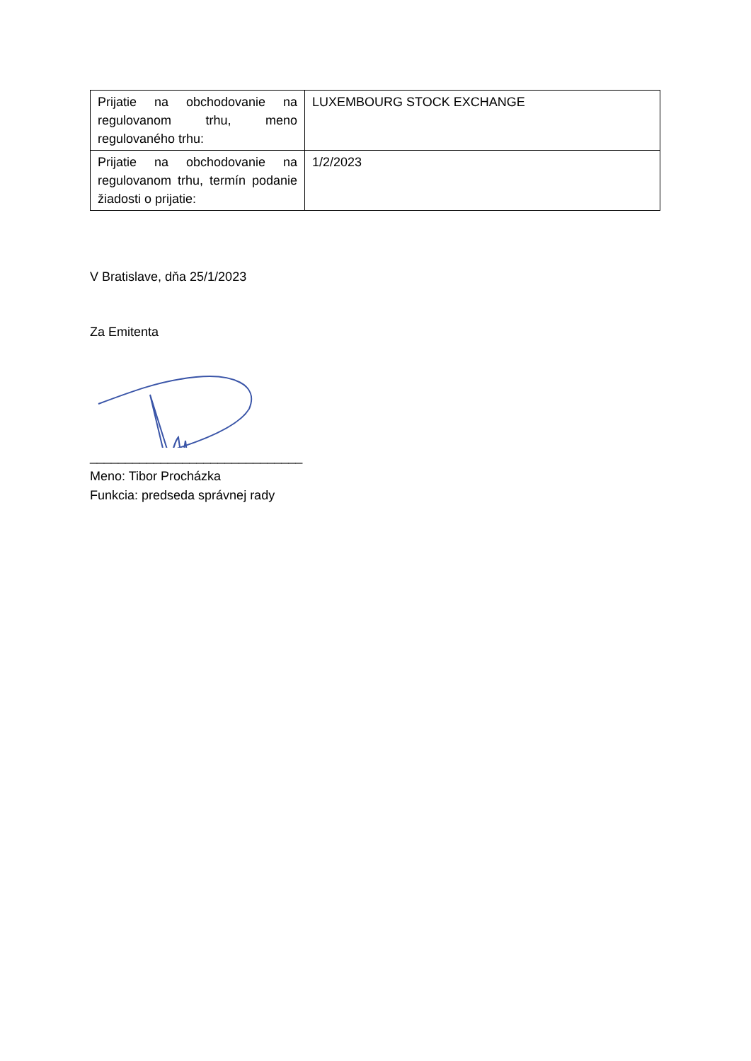| Prijatie na obchodovanie na regulovanom trhu, meno regulovaného trhu: | LUXEMBOURG STOCK EXCHANGE |
| Prijatie na obchodovanie na regulovanom trhu, termín podanie žiadosti o prijatie: | 1/2/2023 |
V Bratislave, dňa 25/1/2023
Za Emitenta
______________________________
Meno: Tibor Procházka
Funkcia: predseda správnej rady